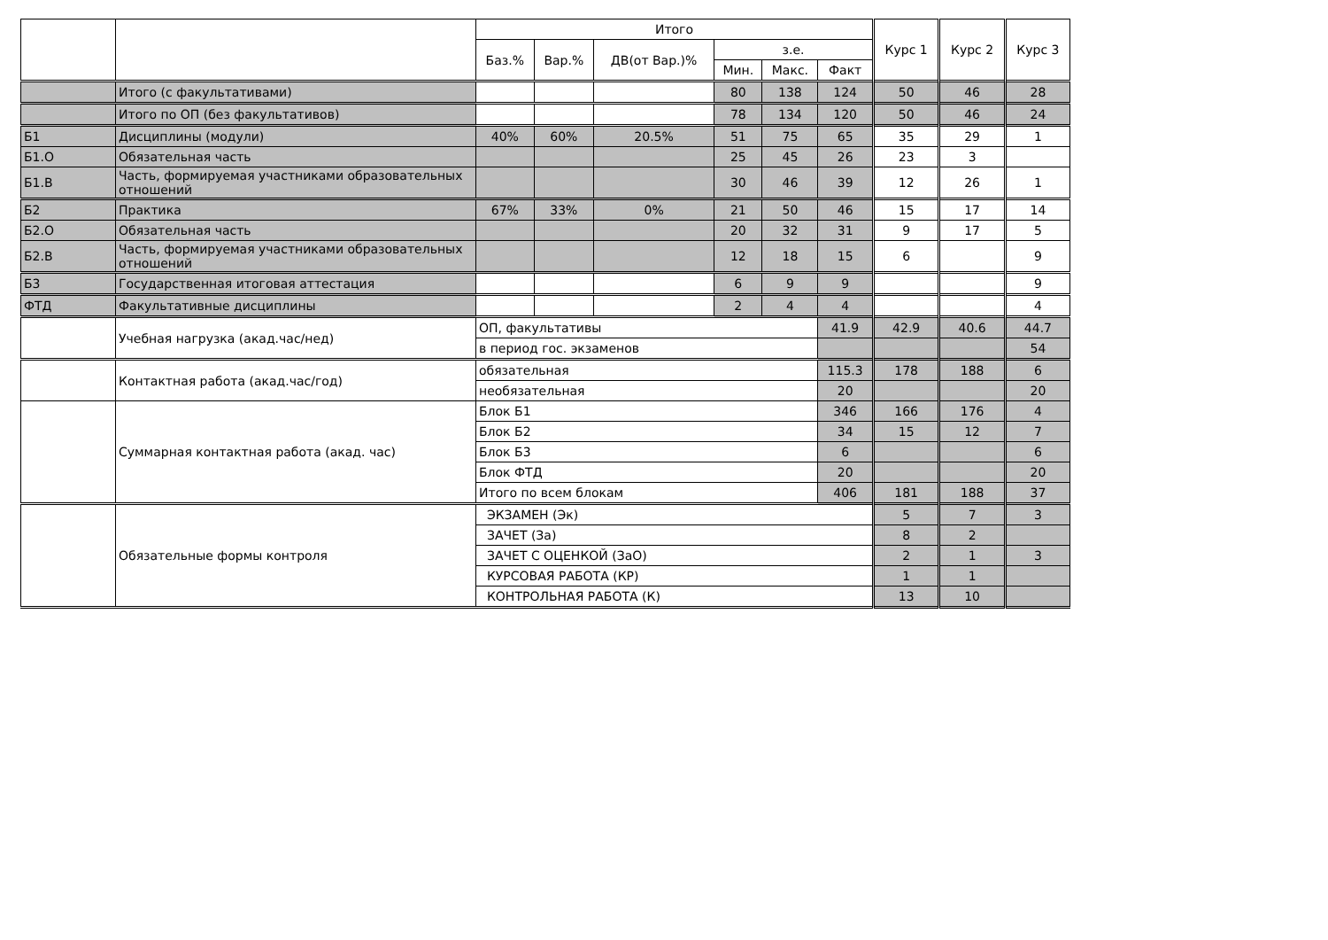| | | Итого | | | | | | Курс 1 | Курс 2 | Курс 3 |
| --- | --- | --- | --- | --- | --- | --- | --- | --- | --- | --- |
| | | Баз.% | Вар.% | ДВ(от Вар.)% | з.е. | | | | | |
| | | | | | Мин. | Макс. | Факт | | | |
| | Итого (с факультативами) | | | | 80 | 138 | 124 | 50 | 46 | 28 |
| | Итого по ОП (без факультативов) | | | | 78 | 134 | 120 | 50 | 46 | 24 |
| Б1 | Дисциплины (модули) | 40% | 60% | 20.5% | 51 | 75 | 65 | 35 | 29 | 1 |
| Б1.О | Обязательная часть | | | | 25 | 45 | 26 | 23 | 3 | |
| Б1.В | Часть, формируемая участниками образовательных отношений | | | | 30 | 46 | 39 | 12 | 26 | 1 |
| Б2 | Практика | 67% | 33% | 0% | 21 | 50 | 46 | 15 | 17 | 14 |
| Б2.О | Обязательная часть | | | | 20 | 32 | 31 | 9 | 17 | 5 |
| Б2.В | Часть, формируемая участниками образовательных отношений | | | | 12 | 18 | 15 | 6 | | 9 |
| Б3 | Государственная итоговая аттестация | | | | 6 | 9 | 9 | | | 9 |
| ФТД | Факультативные дисциплины | | | | 2 | 4 | 4 | | | 4 |
| | Учебная нагрузка (акад.час/нед) | ОП, факультативы | | | | | 41.9 | 42.9 | 40.6 | 44.7 |
| | | в период гос. экзаменов | | | | | | | | 54 |
| | Контактная работа (акад.час/год) | обязательная | | | | | 115.3 | 178 | 188 | 6 |
| | | необязательная | | | | | 20 | | | 20 |
| | Суммарная контактная работа (акад. час) | Блок Б1 | | | | | 346 | 166 | 176 | 4 |
| | | Блок Б2 | | | | | 34 | 15 | 12 | 7 |
| | | Блок Б3 | | | | | 6 | | | 6 |
| | | Блок ФТД | | | | | 20 | | | 20 |
| | | Итого по всем блокам | | | | | 406 | 181 | 188 | 37 |
| | Обязательные формы контроля | ЭКЗАМЕН (Эк) | | | | | | 5 | 7 | 3 |
| | | ЗАЧЕТ (За) | | | | | | 8 | 2 | |
| | | ЗАЧЕТ С ОЦЕНКОЙ (ЗаО) | | | | | | 2 | 1 | 3 |
| | | КУРСОВАЯ РАБОТА (КР) | | | | | | 1 | 1 | |
| | | КОНТРОЛЬНАЯ РАБОТА (К) | | | | | | 13 | 10 | |